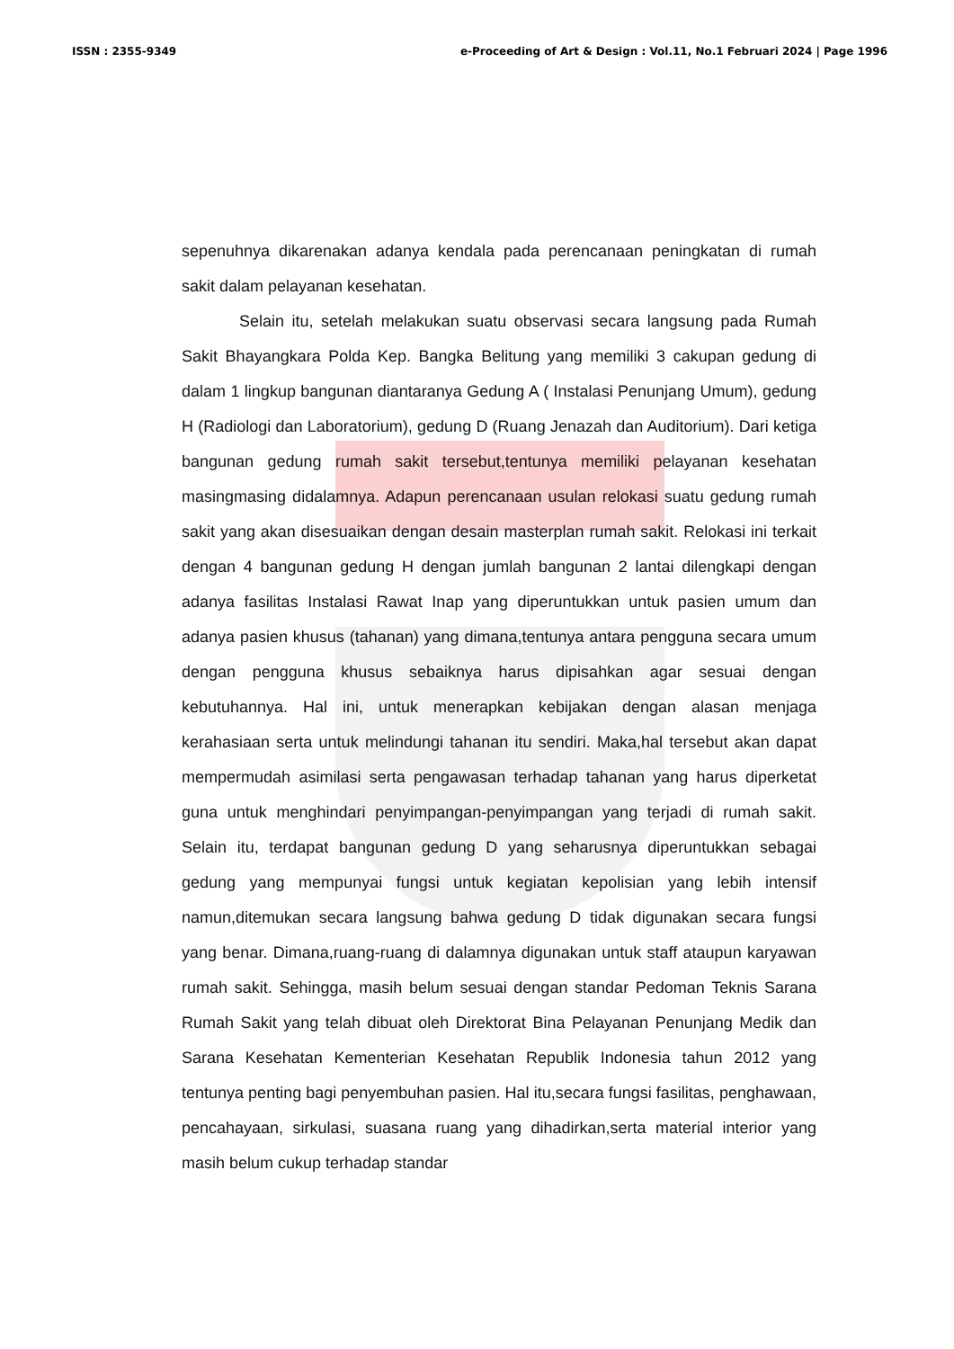ISSN : 2355-9349 e-Proceeding of Art & Design : Vol.11, No.1 Februari 2024 | Page 1996
sepenuhnya dikarenakan adanya kendala pada perencanaan peningkatan di rumah sakit dalam pelayanan kesehatan.
Selain itu, setelah melakukan suatu observasi secara langsung pada Rumah Sakit Bhayangkara Polda Kep. Bangka Belitung yang memiliki 3 cakupan gedung di dalam 1 lingkup bangunan diantaranya Gedung A ( Instalasi Penunjang Umum), gedung H (Radiologi dan Laboratorium), gedung D (Ruang Jenazah dan Auditorium). Dari ketiga bangunan gedung rumah sakit tersebut,tentunya memiliki pelayanan kesehatan masingmasing didalamnya. Adapun perencanaan usulan relokasi suatu gedung rumah sakit yang akan disesuaikan dengan desain masterplan rumah sakit. Relokasi ini terkait dengan 4 bangunan gedung H dengan jumlah bangunan 2 lantai dilengkapi dengan adanya fasilitas Instalasi Rawat Inap yang diperuntukkan untuk pasien umum dan adanya pasien khusus (tahanan) yang dimana,tentunya antara pengguna secara umum dengan pengguna khusus sebaiknya harus dipisahkan agar sesuai dengan kebutuhannya. Hal ini, untuk menerapkan kebijakan dengan alasan menjaga kerahasiaan serta untuk melindungi tahanan itu sendiri. Maka,hal tersebut akan dapat mempermudah asimilasi serta pengawasan terhadap tahanan yang harus diperketat guna untuk menghindari penyimpangan-penyimpangan yang terjadi di rumah sakit. Selain itu, terdapat bangunan gedung D yang seharusnya diperuntukkan sebagai gedung yang mempunyai fungsi untuk kegiatan kepolisian yang lebih intensif namun,ditemukan secara langsung bahwa gedung D tidak digunakan secara fungsi yang benar. Dimana,ruang-ruang di dalamnya digunakan untuk staff ataupun karyawan rumah sakit. Sehingga, masih belum sesuai dengan standar Pedoman Teknis Sarana Rumah Sakit yang telah dibuat oleh Direktorat Bina Pelayanan Penunjang Medik dan Sarana Kesehatan Kementerian Kesehatan Republik Indonesia tahun 2012 yang tentunya penting bagi penyembuhan pasien. Hal itu,secara fungsi fasilitas, penghawaan, pencahayaan, sirkulasi, suasana ruang yang dihadirkan,serta material interior yang masih belum cukup terhadap standar